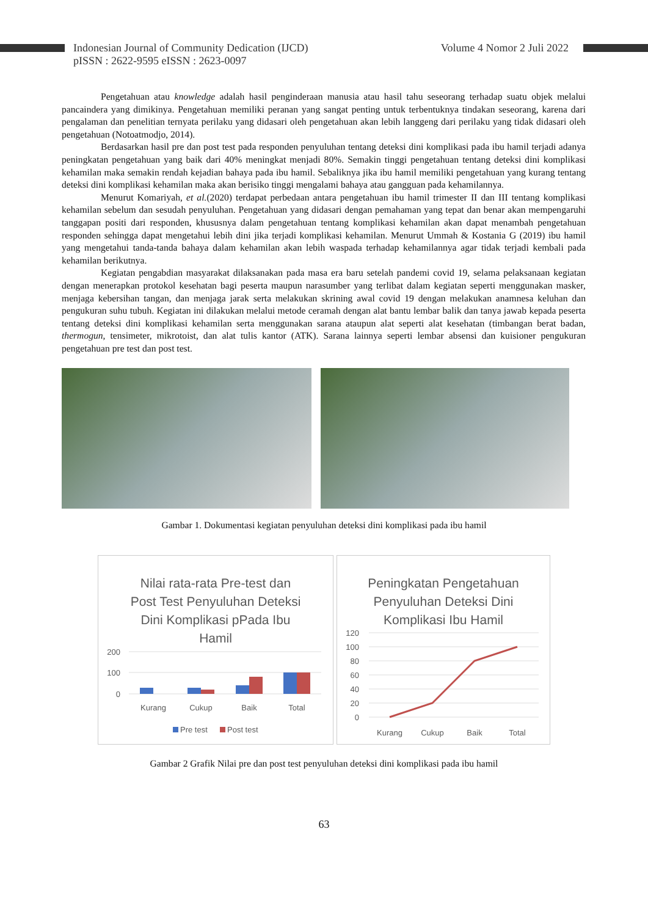Indonesian Journal of Community Dedication (IJCD)
pISSN : 2622-9595 eISSN : 2623-0097
Volume 4 Nomor 2 Juli 2022
Pengetahuan atau knowledge adalah hasil penginderaan manusia atau hasil tahu seseorang terhadap suatu objek melalui pancaindera yang dimikinya. Pengetahuan memiliki peranan yang sangat penting untuk terbentuknya tindakan seseorang, karena dari pengalaman dan penelitian ternyata perilaku yang didasari oleh pengetahuan akan lebih langgeng dari perilaku yang tidak didasari oleh pengetahuan (Notoatmodjo, 2014).
Berdasarkan hasil pre dan post test pada responden penyuluhan tentang deteksi dini komplikasi pada ibu hamil terjadi adanya peningkatan pengetahuan yang baik dari 40% meningkat menjadi 80%. Semakin tinggi pengetahuan tentang deteksi dini komplikasi kehamilan maka semakin rendah kejadian bahaya pada ibu hamil. Sebaliknya jika ibu hamil memiliki pengetahuan yang kurang tentang deteksi dini komplikasi kehamilan maka akan berisiko tinggi mengalami bahaya atau gangguan pada kehamilannya.
Menurut Komariyah, et al.(2020) terdapat perbedaan antara pengetahuan ibu hamil trimester II dan III tentang komplikasi kehamilan sebelum dan sesudah penyuluhan. Pengetahuan yang didasari dengan pemahaman yang tepat dan benar akan mempengaruhi tanggapan positi dari responden, khususnya dalam pengetahuan tentang komplikasi kehamilan akan dapat menambah pengetahuan responden sehingga dapat mengetahui lebih dini jika terjadi komplikasi kehamilan. Menurut Ummah & Kostania G (2019) ibu hamil yang mengetahui tanda-tanda bahaya dalam kehamilan akan lebih waspada terhadap kehamilannya agar tidak terjadi kembali pada kehamilan berikutnya.
Kegiatan pengabdian masyarakat dilaksanakan pada masa era baru setelah pandemi covid 19, selama pelaksanaan kegiatan dengan menerapkan protokol kesehatan bagi peserta maupun narasumber yang terlibat dalam kegiatan seperti menggunakan masker, menjaga kebersihan tangan, dan menjaga jarak serta melakukan skrining awal covid 19 dengan melakukan anamnesa keluhan dan pengukuran suhu tubuh. Kegiatan ini dilakukan melalui metode ceramah dengan alat bantu lembar balik dan tanya jawab kepada peserta tentang deteksi dini komplikasi kehamilan serta menggunakan sarana ataupun alat seperti alat kesehatan (timbangan berat badan, thermogun, tensimeter, mikrotoist, dan alat tulis kantor (ATK). Sarana lainnya seperti lembar absensi dan kuisioner pengukuran pengetahuan pre test dan post test.
Gambar 1. Dokumentasi kegiatan penyuluhan deteksi dini komplikasi pada ibu hamil
Nilai rata-rata Pre-test dan
Post Test Penyuluhan Deteksi
Dini Komplikasi pPada Ibu
Hamil
200
100
0
Kurang
Cukup
Baik
Total
Pre test
Post test
Peningkatan Pengetahuan
Penyuluhan Deteksi Dini
Komplikasi Ibu Hamil
120
100
80
60
40
20
0
Kurang
Cukup
Baik
Total
Gambar 2 Grafik Nilai pre dan post test penyuluhan deteksi dini komplikasi pada ibu hamil
63